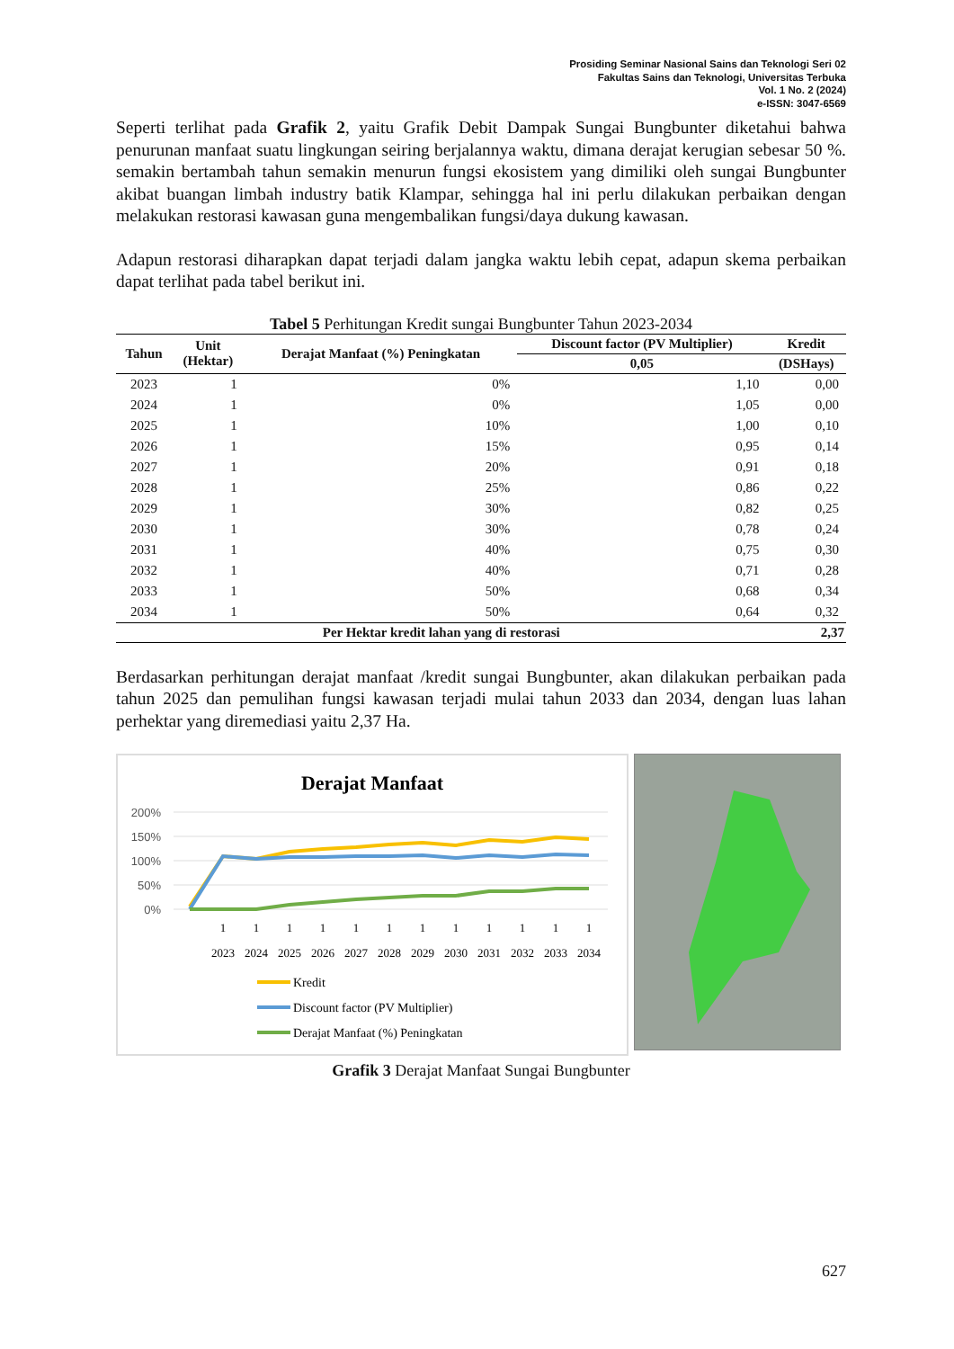Prosiding Seminar Nasional Sains dan Teknologi Seri 02
Fakultas Sains dan Teknologi, Universitas Terbuka
Vol. 1 No. 2 (2024)
e-ISSN: 3047-6569
Seperti terlihat pada Grafik 2, yaitu Grafik Debit Dampak Sungai Bungbunter diketahui bahwa penurunan manfaat suatu lingkungan seiring berjalannya waktu, dimana derajat kerugian sebesar 50 %. semakin bertambah tahun semakin menurun fungsi ekosistem yang dimiliki oleh sungai Bungbunter akibat buangan limbah industry batik Klampar, sehingga hal ini perlu dilakukan perbaikan dengan melakukan restorasi kawasan guna mengembalikan fungsi/daya dukung kawasan.
Adapun restorasi diharapkan dapat terjadi dalam jangka waktu lebih cepat, adapun skema perbaikan dapat terlihat pada tabel berikut ini.
Tabel 5 Perhitungan Kredit sungai Bungbunter Tahun 2023-2034
| Tahun | Unit (Hektar) | Derajat Manfaat (%) Peningkatan | Discount factor (PV Multiplier) | Kredit |
| --- | --- | --- | --- | --- |
| | | | 0,05 | (DSHays) |
| 2023 | 1 | 0% | 1,10 | 0,00 |
| 2024 | 1 | 0% | 1,05 | 0,00 |
| 2025 | 1 | 10% | 1,00 | 0,10 |
| 2026 | 1 | 15% | 0,95 | 0,14 |
| 2027 | 1 | 20% | 0,91 | 0,18 |
| 2028 | 1 | 25% | 0,86 | 0,22 |
| 2029 | 1 | 30% | 0,82 | 0,25 |
| 2030 | 1 | 30% | 0,78 | 0,24 |
| 2031 | 1 | 40% | 0,75 | 0,30 |
| 2032 | 1 | 40% | 0,71 | 0,28 |
| 2033 | 1 | 50% | 0,68 | 0,34 |
| 2034 | 1 | 50% | 0,64 | 0,32 |
| Per Hektar kredit lahan yang di restorasi | | | | 2,37 |
Berdasarkan perhitungan derajat manfaat /kredit sungai Bungbunter, akan dilakukan perbaikan pada tahun 2025 dan pemulihan fungsi kawasan terjadi mulai tahun 2033 dan 2034, dengan luas lahan perhektar yang diremediasi yaitu 2,37 Ha.
Derajat Manfaat
200%
150%
100%
50%
0%
1
1
1
1
1
1
1
1
1
1
1
1
2023
2024
2025
2026
2027
2028
2029
2030
2031
2032
2033
2034
Kredit
Discount factor (PV Multiplier)
Derajat Manfaat (%) Peningkatan
Grafik 3 Derajat Manfaat Sungai Bungbunter
627